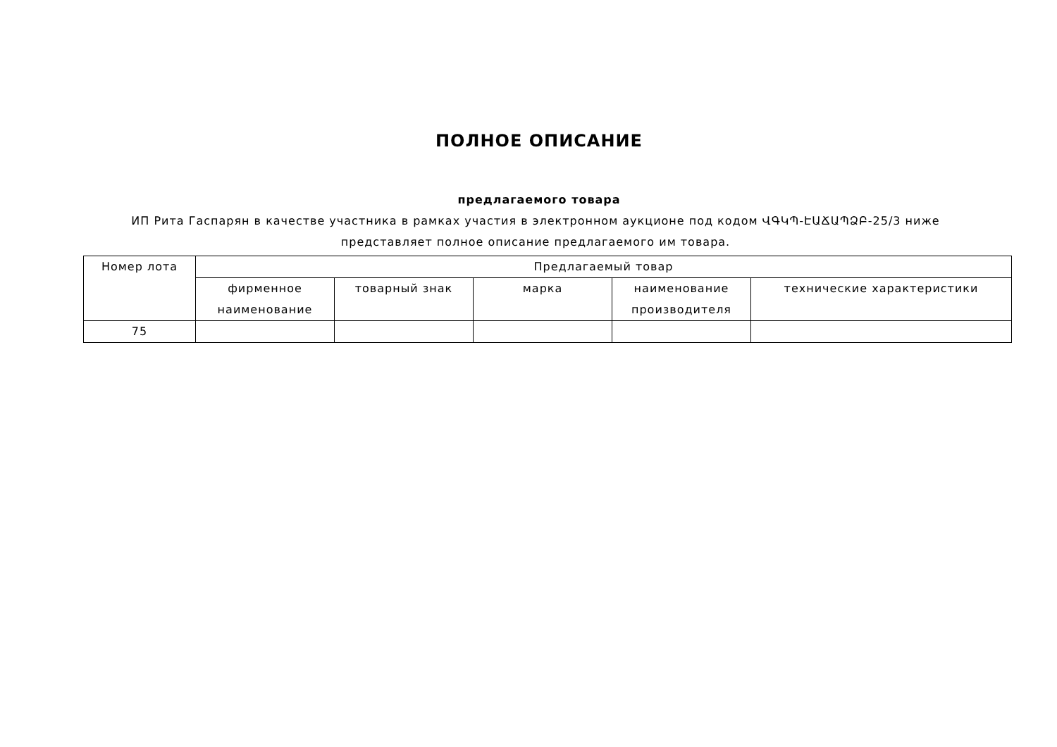ПОЛНОЕ ОПИСАНИЕ
предлагаемого товара
ИП Рита Гаспарян в качестве участника в рамках участия в электронном аукционе под кодом ՎԳԿՊ-ԷԱՃԱՊՁԲ-25/3 ниже представляет полное описание предлагаемого им товара.
| Номер лота | Предлагаемый товар | | | | |
| --- | --- | --- | --- | --- | --- |
| | фирменное наименование | товарный знак | марка | наименование производителя | технические характеристики |
| 75 | | | | | |